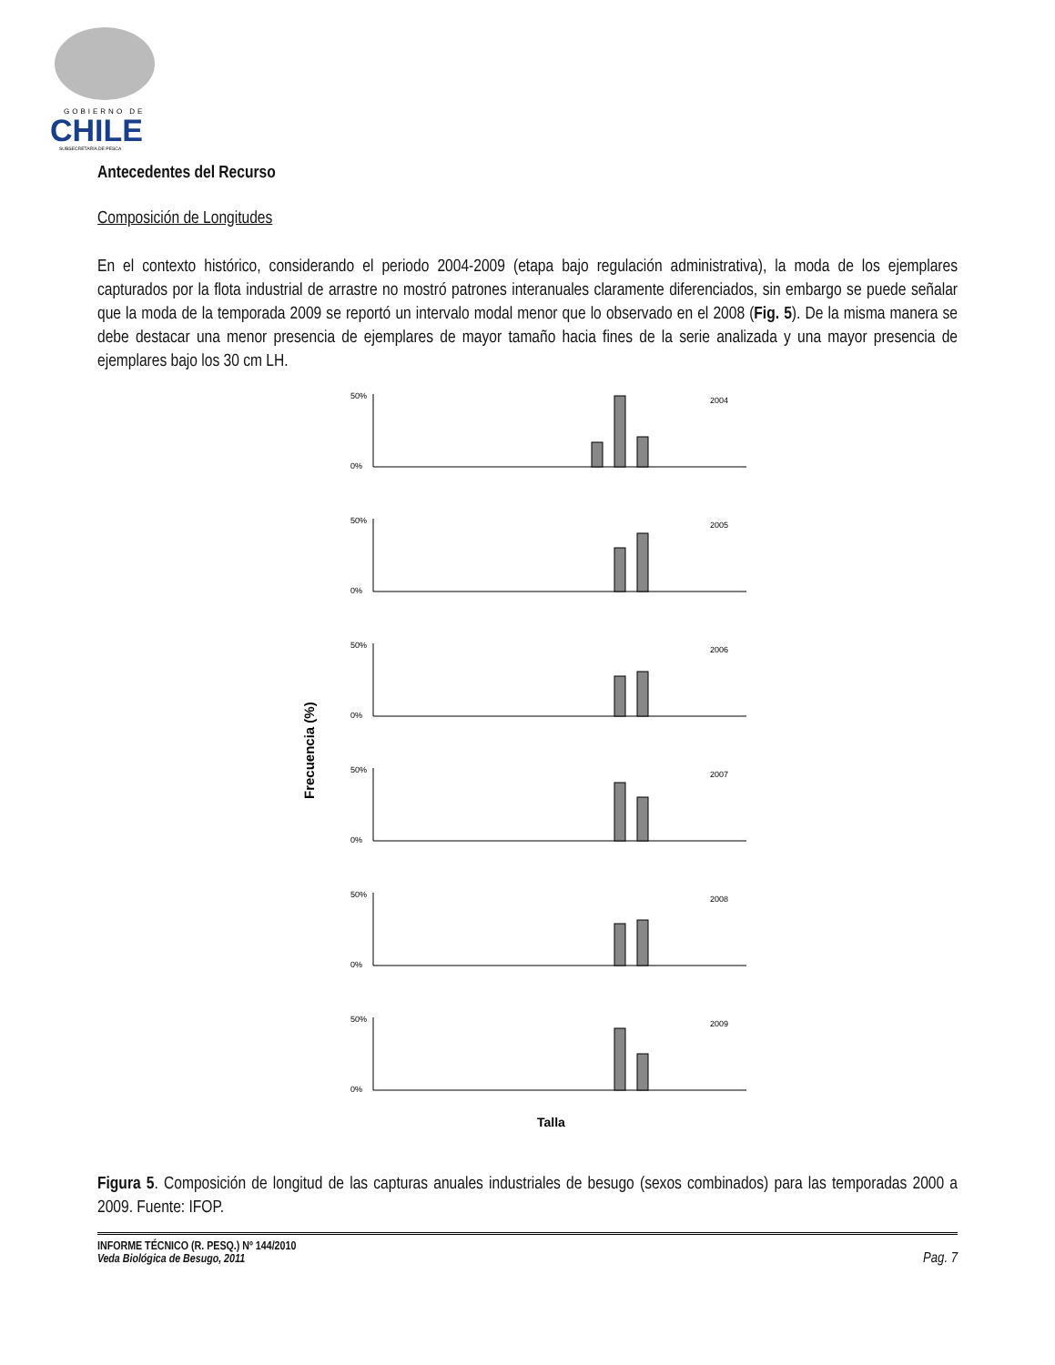GOBIERNO DE
CHILE
SUBSECRETARÍA DE PESCA
Antecedentes del Recurso
Composición de Longitudes
En el contexto histórico, considerando el periodo 2004-2009 (etapa bajo regulación administrativa), la moda de los ejemplares capturados por la flota industrial de arrastre no mostró patrones interanuales claramente diferenciados, sin embargo se puede señalar que la moda de la temporada 2009 se reportó un intervalo modal menor que lo observado en el 2008 (Fig. 5). De la misma manera se debe destacar una menor presencia de ejemplares de mayor tamaño hacia fines de la serie analizada y una mayor presencia de ejemplares bajo los 30 cm LH.
Frecuencia (%)
50%
0%
2004
50%
0%
2005
50%
0%
2006
50%
0%
2007
50%
0%
2008
50%
0%
2009
Talla
Figura 5. Composición de longitud de las capturas anuales industriales de besugo (sexos combinados) para las temporadas 2000 a 2009. Fuente: IFOP.
INFORME TÉCNICO (R. PESQ.) Nº 144/2010
Veda Biológica de Besugo, 2011
Pag. 7